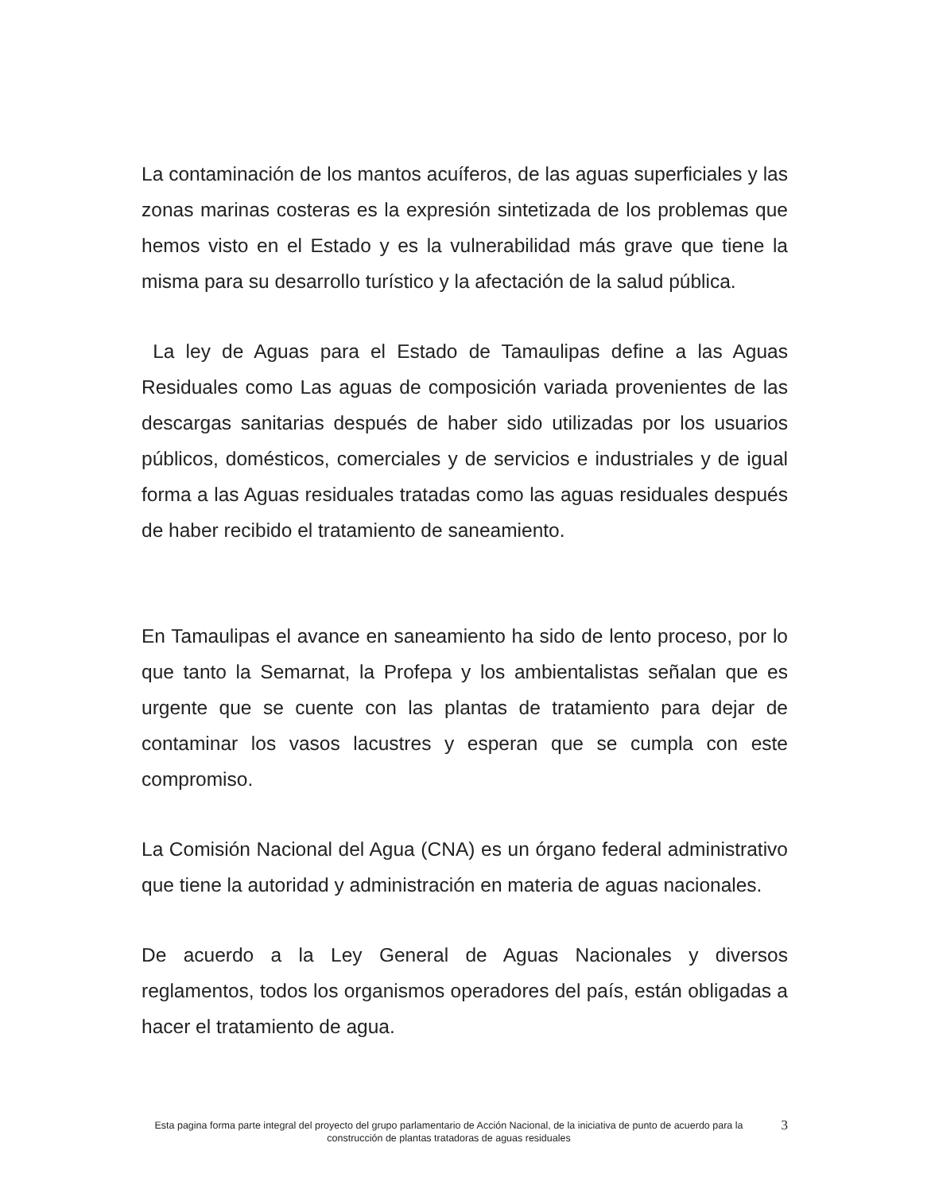La contaminación de los mantos acuíferos, de las aguas superficiales y las zonas marinas costeras es la expresión sintetizada de los problemas que hemos visto en el Estado y es la vulnerabilidad más grave que tiene la misma para su desarrollo turístico y la afectación de la salud pública.
La ley de Aguas para el Estado de Tamaulipas define a las Aguas Residuales como Las aguas de composición variada provenientes de las descargas sanitarias después de haber sido utilizadas por los usuarios públicos, domésticos, comerciales y de servicios e industriales y de igual forma a las Aguas residuales tratadas como las aguas residuales después de haber recibido el tratamiento de saneamiento.
En Tamaulipas el avance en saneamiento ha sido de lento proceso, por lo que tanto la Semarnat, la Profepa y los ambientalistas señalan que es urgente que se cuente con las plantas de tratamiento para dejar de contaminar los vasos lacustres y esperan que se cumpla con este compromiso.
La Comisión Nacional del Agua (CNA) es un órgano federal administrativo que tiene la autoridad y administración en materia de aguas nacionales.
De acuerdo a la Ley General de Aguas Nacionales y diversos reglamentos, todos los organismos operadores del país, están obligadas a hacer el tratamiento de agua.
Esta pagina forma parte integral del proyecto del grupo parlamentario de Acción Nacional, de la iniciativa de punto de acuerdo para la construcción de plantas tratadoras de aguas residuales
3